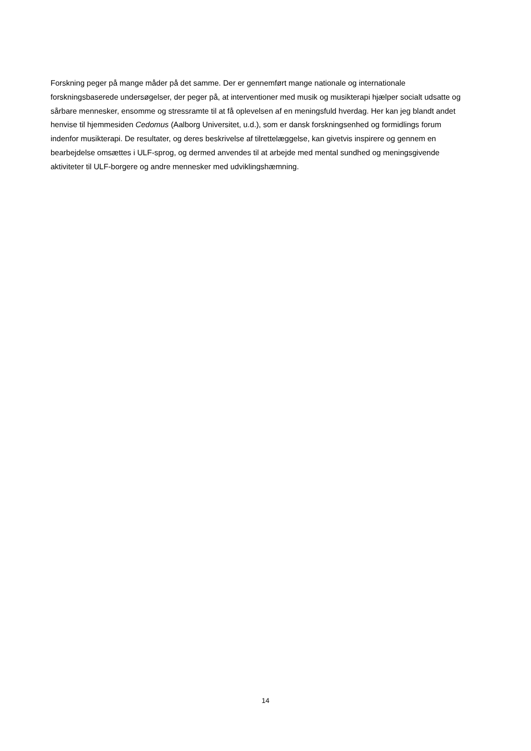Forskning peger på mange måder på det samme. Der er gennemført mange nationale og internationale forskningsbaserede undersøgelser, der peger på, at interventioner med musik og musikterapi hjælper socialt udsatte og sårbare mennesker, ensomme og stressramte til at få oplevelsen af en meningsfuld hverdag. Her kan jeg blandt andet henvise til hjemmesiden Cedomus (Aalborg Universitet, u.d.), som er dansk forskningsenhed og formidlings forum indenfor musikterapi. De resultater, og deres beskrivelse af tilrettelæggelse, kan givetvis inspirere og gennem en bearbejdelse omsættes i ULF-sprog, og dermed anvendes til at arbejde med mental sundhed og meningsgivende aktiviteter til ULF-borgere og andre mennesker med udviklingshæmning.
14